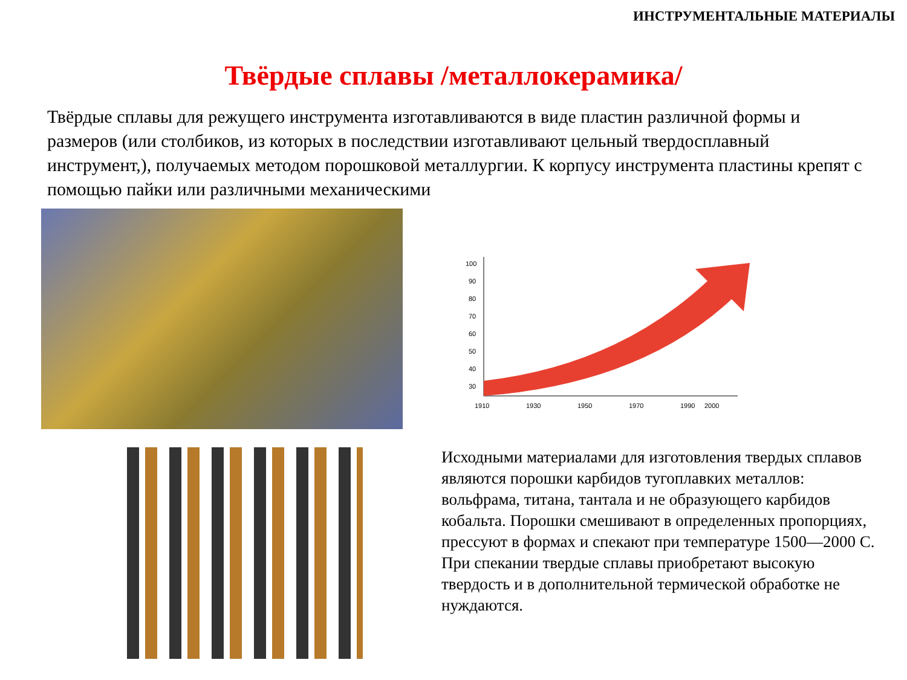ИНСТРУМЕНТАЛЬНЫЕ МАТЕРИАЛЫ
Твёрдые сплавы /металлокерамика/
Твёрдые сплавы для режущего инструмента изготавливаются в виде пластин различной формы и размеров (или столбиков, из которых в последствии изготавливают цельный твердосплавный инструмент,), получаемых методом порошковой металлургии. К корпусу инструмента пластины крепят с помощью пайки или различными механическими
100
90
80
70
60
50
40
30
1910
1930
1950
1970
1990
2000
Исходными материалами для изготовления твердых сплавов являются порошки карбидов тугоплавких металлов: вольфрама, титана, тантала и не образующего карбидов кобальта. Порошки смешивают в определенных пропорциях, прессуют в формах и спекают при температуре 1500—2000 С. При спекании твердые сплавы приобретают высокую твердость и в дополнительной термической обработке не нуждаются.